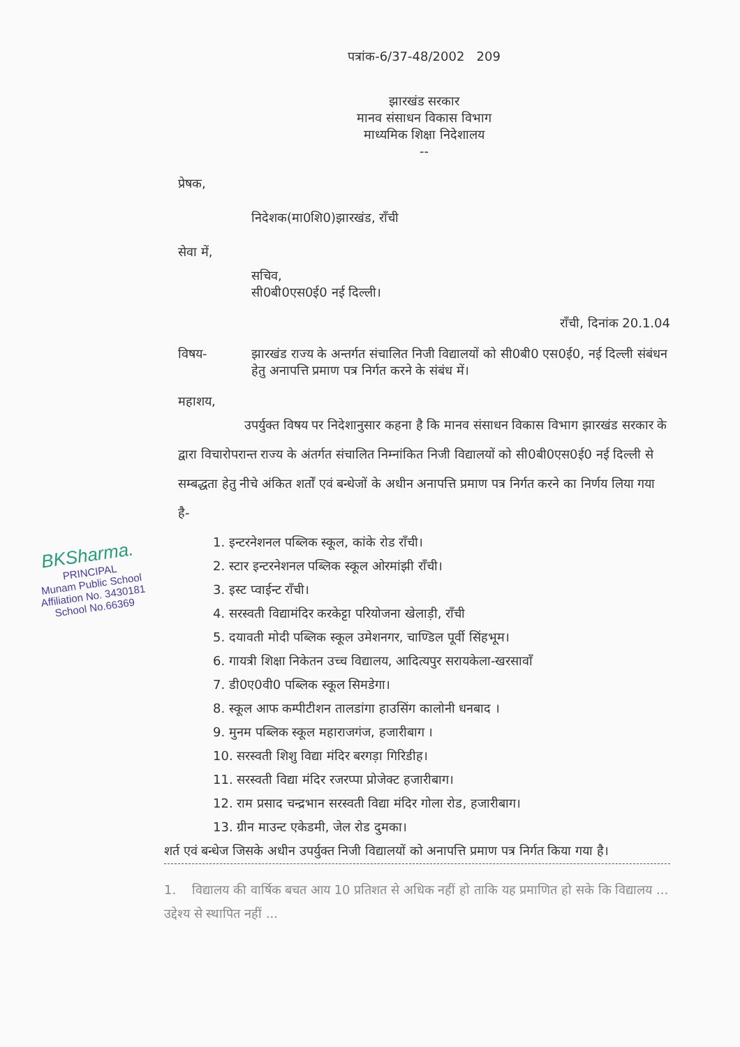BKSharma.
PRINCIPAL
Munam Public School
Affiliation No. 3430181
School No.66369
पत्रांक-6/37-48/2002 209
झारखंड सरकार
मानव संसाधन विकास विभाग
माध्यमिक शिक्षा निदेशालय
--
प्रेषक,
निदेशक(मा0शि0)झारखंड, राँची
सेवा में,
सचिव,
सी0बी0एस0ई0 नई दिल्ली।
राँची, दिनांक 20.1.04
विषय- झारखंड राज्य के अन्तर्गत संचालित निजी विद्यालयों को सी0बी0 एस0ई0, नई दिल्ली संबंधन हेतु अनापत्ति प्रमाण पत्र निर्गत करने के संबंध में।
महाशय,
उपर्युक्त विषय पर निदेशानुसार कहना है कि मानव संसाधन विकास विभाग झारखंड सरकार के द्वारा विचारोपरान्त राज्य के अंतर्गत संचालित निम्नांकित निजी विद्यालयों को सी0बी0एस0ई0 नई दिल्ली से सम्बद्धता हेतु नीचे अंकित शर्तों एवं बन्धेजों के अधीन अनापत्ति प्रमाण पत्र निर्गत करने का निर्णय लिया गया है-
1. इन्टरनेशनल पब्लिक स्कूल, कांके रोड राँची।
2. स्टार इन्टरनेशनल पब्लिक स्कूल ओरमांझी राँची।
3. इस्ट प्वाईन्ट राँची।
4. सरस्वती विद्यामंदिर करकेट्टा परियोजना खेलाड़ी, राँची
5. दयावती मोदी पब्लिक स्कूल उमेशनगर, चाण्डिल पूर्वी सिंहभूम।
6. गायत्री शिक्षा निकेतन उच्च विद्यालय, आदित्यपुर सरायकेला-खरसावाँ
7. डी0ए0वी0 पब्लिक स्कूल सिमडेगा।
8. स्कूल आफ कम्पीटीशन तालडांगा हाउसिंग कालोनी धनबाद ।
9. मुनम पब्लिक स्कूल महाराजगंज, हजारीबाग ।
10. सरस्वती शिशु विद्या मंदिर बरगड़ा गिरिडीह।
11. सरस्वती विद्या मंदिर रजरप्पा प्रोजेक्ट हजारीबाग।
12. राम प्रसाद चन्द्रभान सरस्वती विद्या मंदिर गोला रोड, हजारीबाग।
13. ग्रीन माउन्ट एकेडमी, जेल रोड दुमका।
शर्त एवं बन्धेज जिसके अधीन उपर्युक्त निजी विद्यालयों को अनापत्ति प्रमाण पत्र निर्गत किया गया है।
1. विद्यालय की वार्षिक बचत आय 10 प्रतिशत से अधिक नहीं हो ताकि यह प्रमाणित हो सके कि विद्यालय ... उद्देश्य से स्थापित नहीं ...